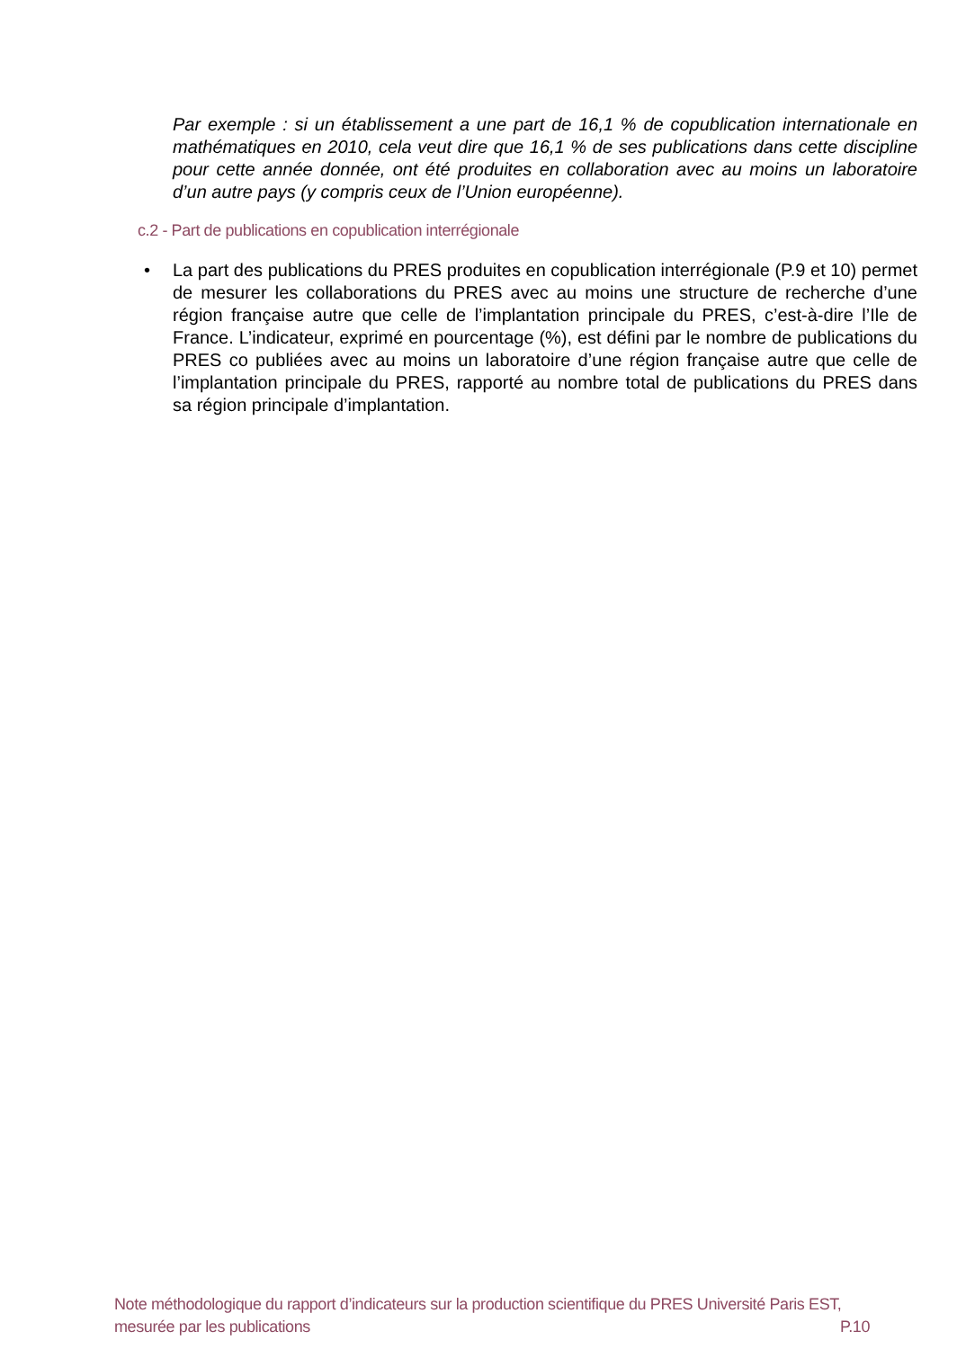Par exemple : si un établissement a une part de 16,1 % de copublication internationale en mathématiques en 2010, cela veut dire que 16,1 % de ses publications dans cette discipline pour cette année donnée, ont été produites en collaboration avec au moins un laboratoire d’un autre pays (y compris ceux de l’Union européenne).
c.2 - Part de publications en copublication interrégionale
• La part des publications du PRES produites en copublication interrégionale (P.9 et 10) permet de mesurer les collaborations du PRES avec au moins une structure de recherche d’une région française autre que celle de l’implantation principale du PRES, c’est-à-dire l’Ile de France. L’indicateur, exprimé en pourcentage (%), est défini par le nombre de publications du PRES co publiées avec au moins un laboratoire d’une région française autre que celle de l’implantation principale du PRES, rapporté au nombre total de publications du PRES dans sa région principale d’implantation.
Note méthodologique du rapport d’indicateurs sur la production scientifique du PRES Université Paris EST,
mesurée par les publications P.10